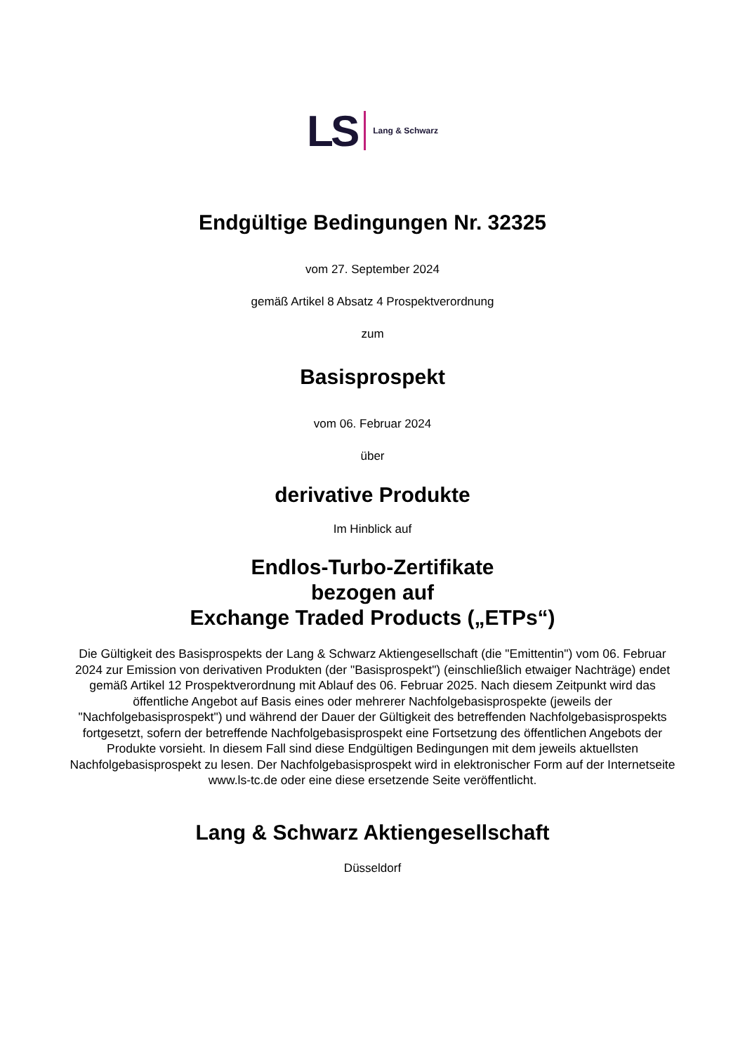LS Lang & Schwarz
Endgültige Bedingungen Nr. 32325
vom 27. September 2024
gemäß Artikel 8 Absatz 4 Prospektverordnung
zum
Basisprospekt
vom 06. Februar 2024
über
derivative Produkte
Im Hinblick auf
Endlos-Turbo-Zertifikate
bezogen auf
Exchange Traded Products („ETPs“)
Die Gültigkeit des Basisprospekts der Lang & Schwarz Aktiengesellschaft (die "Emittentin") vom 06. Februar 2024 zur Emission von derivativen Produkten (der "Basisprospekt") (einschließlich etwaiger Nachträge) endet gemäß Artikel 12 Prospektverordnung mit Ablauf des 06. Februar 2025. Nach diesem Zeitpunkt wird das öffentliche Angebot auf Basis eines oder mehrerer Nachfolgebasisprospekte (jeweils der "Nachfolgebasisprospekt") und während der Dauer der Gültigkeit des betreffenden Nachfolgebasisprospekts fortgesetzt, sofern der betreffende Nachfolgebasisprospekt eine Fortsetzung des öffentlichen Angebots der Produkte vorsieht. In diesem Fall sind diese Endgültigen Bedingungen mit dem jeweils aktuellsten Nachfolgebasisprospekt zu lesen. Der Nachfolgebasisprospekt wird in elektronischer Form auf der Internetseite www.ls-tc.de oder eine diese ersetzende Seite veröffentlicht.
Lang & Schwarz Aktiengesellschaft
Düsseldorf